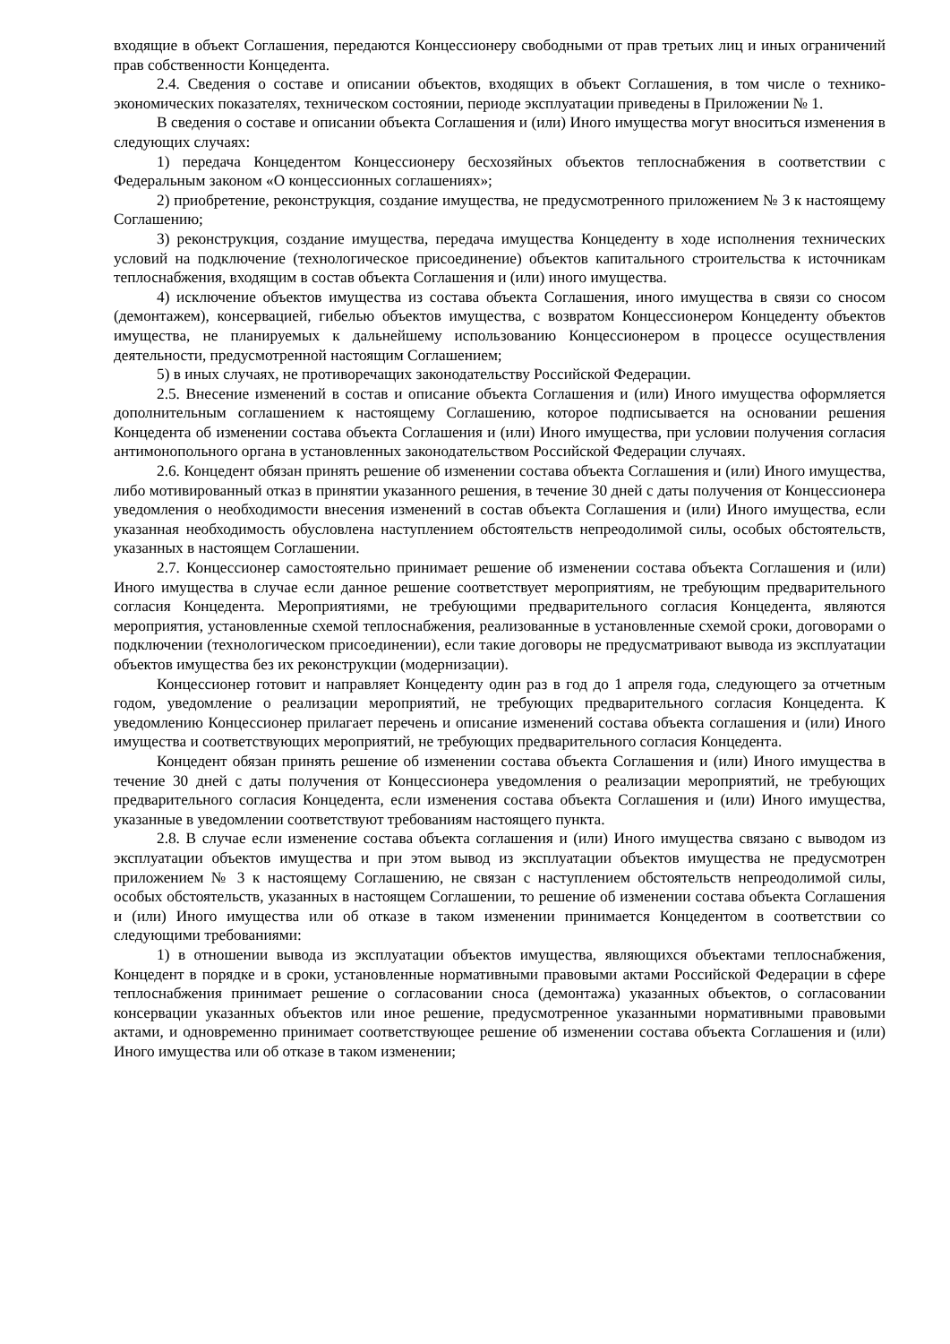входящие в объект Соглашения, передаются Концессионеру свободными от прав третьих лиц и иных ограничений прав собственности Концедента.
2.4. Сведения о составе и описании объектов, входящих в объект Соглашения, в том числе о технико-экономических показателях, техническом состоянии, периоде эксплуатации приведены в Приложении № 1.
В сведения о составе и описании объекта Соглашения и (или) Иного имущества могут вноситься изменения в следующих случаях:
1) передача Концедентом Концессионеру бесхозяйных объектов теплоснабжения в соответствии с Федеральным законом «О концессионных соглашениях»;
2) приобретение, реконструкция, создание имущества, не предусмотренного приложением № 3 к настоящему Соглашению;
3) реконструкция, создание имущества, передача имущества Концеденту в ходе исполнения технических условий на подключение (технологическое присоединение) объектов капитального строительства к источникам теплоснабжения, входящим в состав объекта Соглашения и (или) иного имущества.
4) исключение объектов имущества из состава объекта Соглашения, иного имущества в связи со сносом (демонтажем), консервацией, гибелью объектов имущества, с возвратом Концессионером Концеденту объектов имущества, не планируемых к дальнейшему использованию Концессионером в процессе осуществления деятельности, предусмотренной настоящим Соглашением;
5) в иных случаях, не противоречащих законодательству Российской Федерации.
2.5. Внесение изменений в состав и описание объекта Соглашения и (или) Иного имущества оформляется дополнительным соглашением к настоящему Соглашению, которое подписывается на основании решения Концедента об изменении состава объекта Соглашения и (или) Иного имущества, при условии получения согласия антимонопольного органа в установленных законодательством Российской Федерации случаях.
2.6. Концедент обязан принять решение об изменении состава объекта Соглашения и (или) Иного имущества, либо мотивированный отказ в принятии указанного решения, в течение 30 дней с даты получения от Концессионера уведомления о необходимости внесения изменений в состав объекта Соглашения и (или) Иного имущества, если указанная необходимость обусловлена наступлением обстоятельств непреодолимой силы, особых обстоятельств, указанных в настоящем Соглашении.
2.7. Концессионер самостоятельно принимает решение об изменении состава объекта Соглашения и (или) Иного имущества в случае если данное решение соответствует мероприятиям, не требующим предварительного согласия Концедента. Мероприятиями, не требующими предварительного согласия Концедента, являются мероприятия, установленные схемой теплоснабжения, реализованные в установленные схемой сроки, договорами о подключении (технологическом присоединении), если такие договоры не предусматривают вывода из эксплуатации объектов имущества без их реконструкции (модернизации).
Концессионер готовит и направляет Концеденту один раз в год до 1 апреля года, следующего за отчетным годом, уведомление о реализации мероприятий, не требующих предварительного согласия Концедента. К уведомлению Концессионер прилагает перечень и описание изменений состава объекта соглашения и (или) Иного имущества и соответствующих мероприятий, не требующих предварительного согласия Концедента.
Концедент обязан принять решение об изменении состава объекта Соглашения и (или) Иного имущества в течение 30 дней с даты получения от Концессионера уведомления о реализации мероприятий, не требующих предварительного согласия Концедента, если изменения состава объекта Соглашения и (или) Иного имущества, указанные в уведомлении соответствуют требованиям настоящего пункта.
2.8. В случае если изменение состава объекта соглашения и (или) Иного имущества связано с выводом из эксплуатации объектов имущества и при этом вывод из эксплуатации объектов имущества не предусмотрен приложением № 3 к настоящему Соглашению, не связан с наступлением обстоятельств непреодолимой силы, особых обстоятельств, указанных в настоящем Соглашении, то решение об изменении состава объекта Соглашения и (или) Иного имущества или об отказе в таком изменении принимается Концедентом в соответствии со следующими требованиями:
1) в отношении вывода из эксплуатации объектов имущества, являющихся объектами теплоснабжения, Концедент в порядке и в сроки, установленные нормативными правовыми актами Российской Федерации в сфере теплоснабжения принимает решение о согласовании сноса (демонтажа) указанных объектов, о согласовании консервации указанных объектов или иное решение, предусмотренное указанными нормативными правовыми актами, и одновременно принимает соответствующее решение об изменении состава объекта Соглашения и (или) Иного имущества или об отказе в таком изменении;